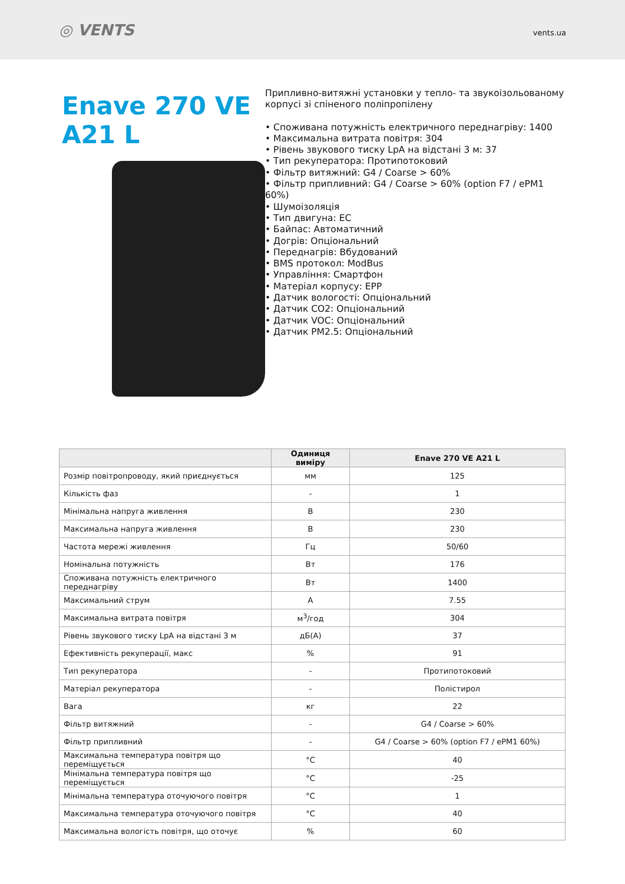◎ VENTS
vents.ua
Enave 270 VE A21 L
Припливно-витяжні установки у тепло- та звукоізольованому корпусі зі спіненого поліпропілену
• Споживана потужність електричного переднагріву: 1400
• Максимальна витрата повітря: 304
• Рівень звукового тиску LpA на відстані 3 м: 37
• Тип рекуператора: Протипотоковий
• Фільтр витяжний: G4 / Coarse > 60%
• Фільтр припливний: G4 / Coarse > 60% (option F7 / ePM1 60%)
• Шумоізоляція
• Тип двигуна: EC
• Байпас: Автоматичний
• Догрів: Опціональний
• Переднагрів: Вбудований
• BMS протокол: ModBus
• Управління: Смартфон
• Матеріал корпусу: EPP
• Датчик вологості: Опціональний
• Датчик CO2: Опціональний
• Датчик VOC: Опціональний
• Датчик PM2.5: Опціональний
| | Одиниця виміру | Enave 270 VE A21 L |
| --- | --- | --- |
| Розмір повітропроводу, який приєднується | мм | 125 |
| Кількість фаз | - | 1 |
| Мінімальна напруга живлення | В | 230 |
| Максимальна напруга живлення | В | 230 |
| Частота мережі живлення | Гц | 50/60 |
| Номінальна потужність | Вт | 176 |
| Споживана потужність електричного переднагріву | Вт | 1400 |
| Максимальний струм | А | 7.55 |
| Максимальна витрата повітря | м<sup>3</sup>/год | 304 |
| Рівень звукового тиску LpA на відстані 3 м | дБ(А) | 37 |
| Ефективність рекуперації, макс | % | 91 |
| Тип рекуператора | - | Протипотоковий |
| Матеріал рекуператора | - | Полістирол |
| Вага | кг | 22 |
| Фільтр витяжний | - | G4 / Coarse > 60% |
| Фільтр припливний | - | G4 / Coarse > 60% (option F7 / ePM1 60%) |
| Максимальна температура повітря що переміщується | °C | 40 |
| Мінімальна температура повітря що переміщується | °C | -25 |
| Мінімальна температура оточуючого повітря | °C | 1 |
| Максимальна температура оточуючого повітря | °C | 40 |
| Максимальна вологість повітря, що оточує | % | 60 |